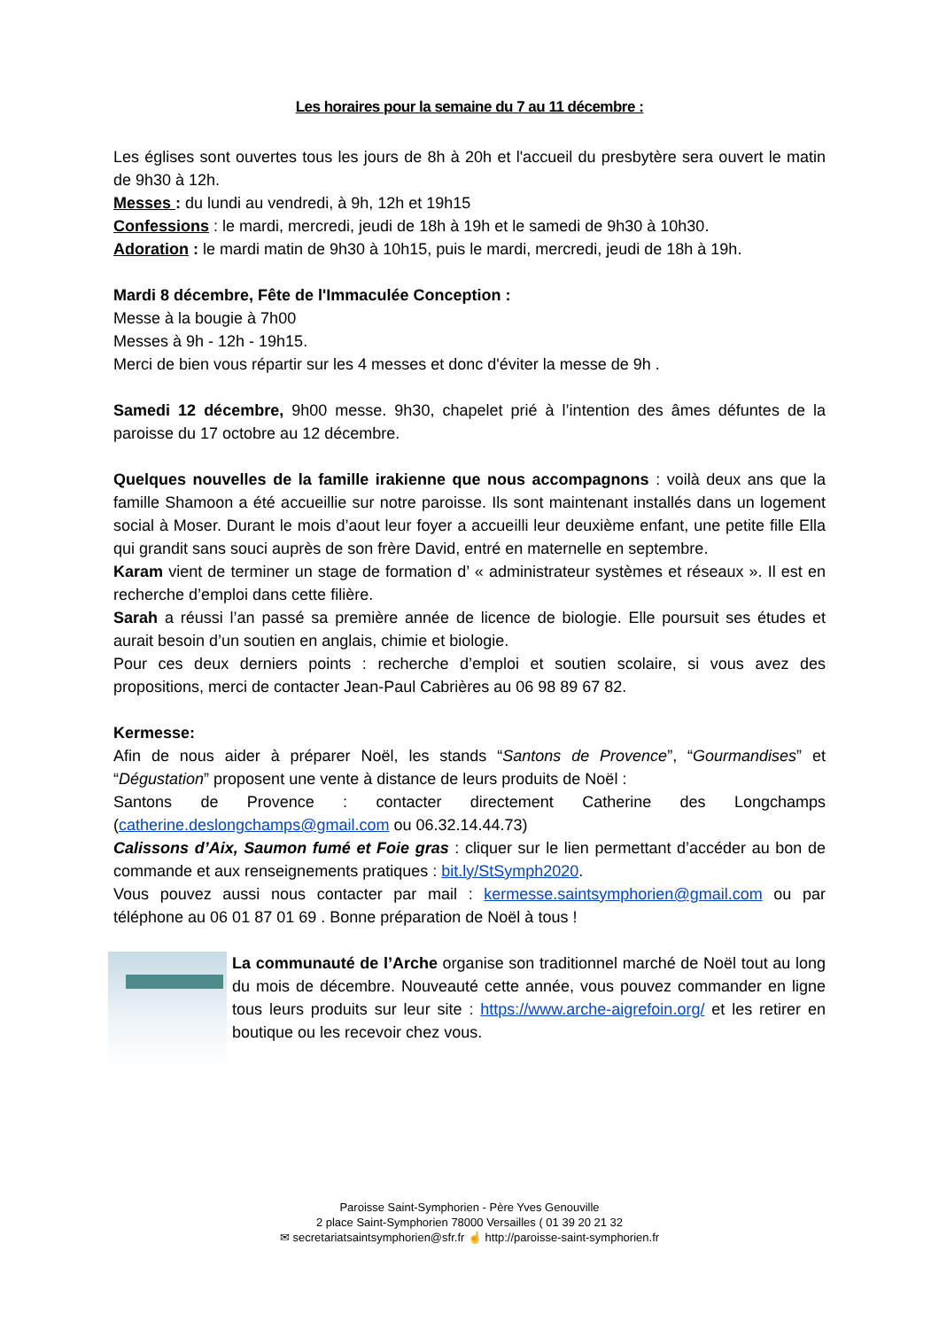Les horaires pour la semaine du 7 au 11 décembre :
Les églises sont ouvertes tous les jours de 8h à 20h et l'accueil du presbytère sera ouvert le matin de 9h30 à 12h.
Messes : du lundi au vendredi, à 9h, 12h et 19h15
Confessions : le mardi, mercredi, jeudi de 18h à 19h et le samedi de 9h30 à 10h30.
Adoration : le mardi matin de 9h30 à 10h15, puis le mardi, mercredi, jeudi de 18h à 19h.
Mardi 8 décembre, Fête de l'Immaculée Conception :
Messe à la bougie à 7h00
Messes à 9h - 12h - 19h15.
Merci de bien vous répartir sur les 4 messes et donc d'éviter la messe de 9h .
Samedi 12 décembre, 9h00 messe. 9h30, chapelet prié à l’intention des âmes défuntes de la paroisse du 17 octobre au 12 décembre.
Quelques nouvelles de la famille irakienne que nous accompagnons : voilà deux ans que la famille Shamoon a été accueillie sur notre paroisse. Ils sont maintenant installés dans un logement social à Moser. Durant le mois d’aout leur foyer a accueilli leur deuxième enfant, une petite fille Ella qui grandit sans souci auprès de son frère David, entré en maternelle en septembre.
Karam vient de terminer un stage de formation d’ « administrateur systèmes et réseaux ». Il est en recherche d’emploi dans cette filière.
Sarah a réussi l’an passé sa première année de licence de biologie. Elle poursuit ses études et aurait besoin d’un soutien en anglais, chimie et biologie.
Pour ces deux derniers points : recherche d’emploi et soutien scolaire, si vous avez des propositions, merci de contacter Jean-Paul Cabrières au 06 98 89 67 82.
Kermesse:
Afin de nous aider à préparer Noël, les stands “Santons de Provence”, “Gourmandises” et “Dégustation” proposent une vente à distance de leurs produits de Noël :
Santons de Provence : contacter directement Catherine des Longchamps (catherine.deslongchamps@gmail.com ou 06.32.14.44.73)
Calissons d’Aix, Saumon fumé et Foie gras : cliquer sur le lien permettant d’accéder au bon de commande et aux renseignements pratiques : bit.ly/StSymph2020.
Vous pouvez aussi nous contacter par mail : kermesse.saintsymphorien@gmail.com ou par téléphone au 06 01 87 01 69 . Bonne préparation de Noël à tous !
La communauté de l’Arche organise son traditionnel marché de Noël tout au long du mois de décembre. Nouveauté cette année, vous pouvez commander en ligne tous leurs produits sur leur site : https://www.arche-aigrefoin.org/ et les retirer en boutique ou les recevoir chez vous.
Paroisse Saint-Symphorien - Père Yves Genouville
2 place Saint-Symphorien 78000 Versailles ( 01 39 20 21 32
✉ secretariatsaintsymphorien@sfr.fr ☝ http://paroisse-saint-symphorien.fr